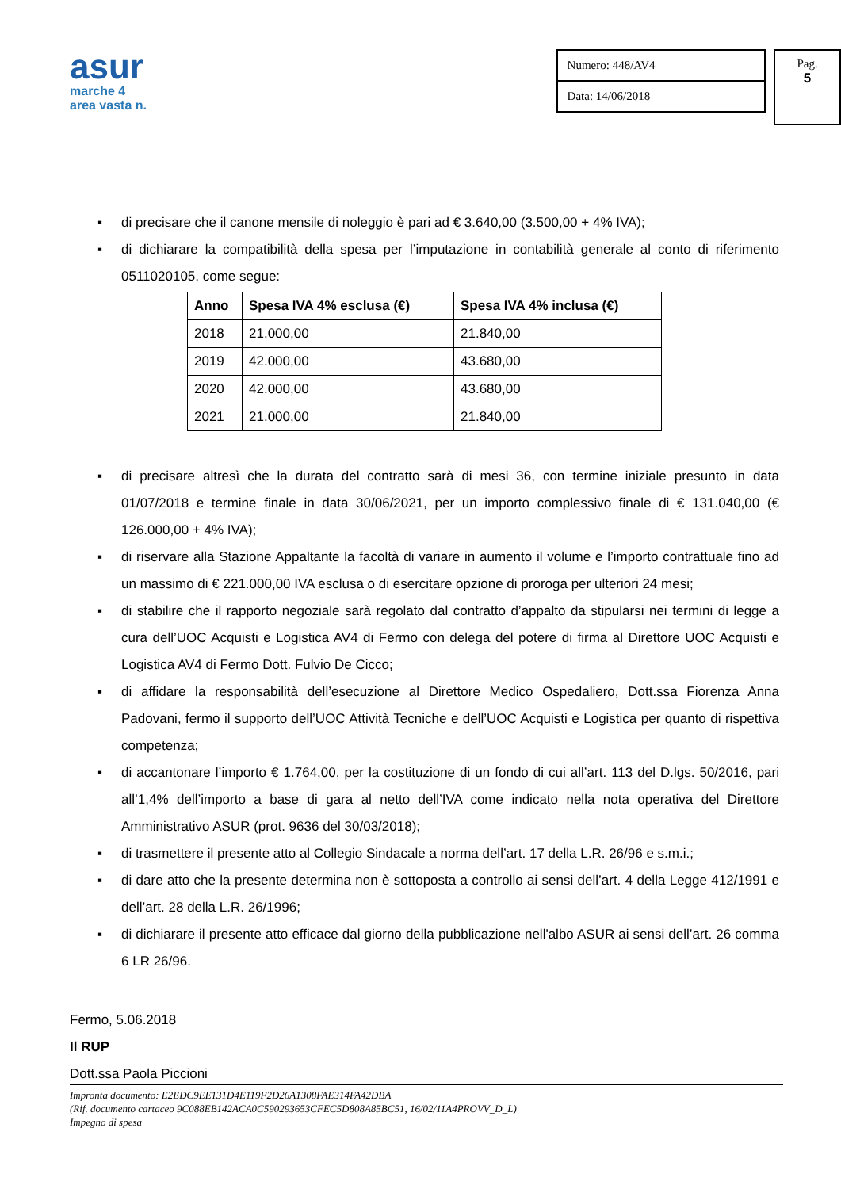asur
marche 4
area vasta n.
Numero: 448/AV4
Data: 14/06/2018
Pag.
5
▪ di precisare che il canone mensile di noleggio è pari ad € 3.640,00 (3.500,00 + 4% IVA);
▪ di dichiarare la compatibilità della spesa per l’imputazione in contabilità generale al conto di riferimento 0511020105, come segue:
| Anno | Spesa IVA 4% esclusa (€) | Spesa IVA 4% inclusa (€) |
| --- | --- | --- |
| 2018 | 21.000,00 | 21.840,00 |
| 2019 | 42.000,00 | 43.680,00 |
| 2020 | 42.000,00 | 43.680,00 |
| 2021 | 21.000,00 | 21.840,00 |
▪ di precisare altresì che la durata del contratto sarà di mesi 36, con termine iniziale presunto in data 01/07/2018 e termine finale in data 30/06/2021, per un importo complessivo finale di € 131.040,00 (€ 126.000,00 + 4% IVA);
▪ di riservare alla Stazione Appaltante la facoltà di variare in aumento il volume e l’importo contrattuale fino ad un massimo di € 221.000,00 IVA esclusa o di esercitare opzione di proroga per ulteriori 24 mesi;
▪ di stabilire che il rapporto negoziale sarà regolato dal contratto d’appalto da stipularsi nei termini di legge a cura dell’UOC Acquisti e Logistica AV4 di Fermo con delega del potere di firma al Direttore UOC Acquisti e Logistica AV4 di Fermo Dott. Fulvio De Cicco;
▪ di affidare la responsabilità dell’esecuzione al Direttore Medico Ospedaliero, Dott.ssa Fiorenza Anna Padovani, fermo il supporto dell’UOC Attività Tecniche e dell’UOC Acquisti e Logistica per quanto di rispettiva competenza;
▪ di accantonare l’importo € 1.764,00, per la costituzione di un fondo di cui all’art. 113 del D.lgs. 50/2016, pari all’1,4% dell’importo a base di gara al netto dell’IVA come indicato nella nota operativa del Direttore Amministrativo ASUR (prot. 9636 del 30/03/2018);
▪ di trasmettere il presente atto al Collegio Sindacale a norma dell’art. 17 della L.R. 26/96 e s.m.i.;
▪ di dare atto che la presente determina non è sottoposta a controllo ai sensi dell’art. 4 della Legge 412/1991 e dell’art. 28 della L.R. 26/1996;
▪ di dichiarare il presente atto efficace dal giorno della pubblicazione nell'albo ASUR ai sensi dell’art. 26 comma 6 LR 26/96.
Fermo, 5.06.2018
Il RUP
Dott.ssa Paola Piccioni
Impronta documento: E2EDC9EE131D4E119F2D26A1308FAE314FA42DBA
(Rif. documento cartaceo 9C088EB142ACA0C590293653CFEC5D808A85BC51, 16/02/11A4PROVV_D_L)
Impegno di spesa